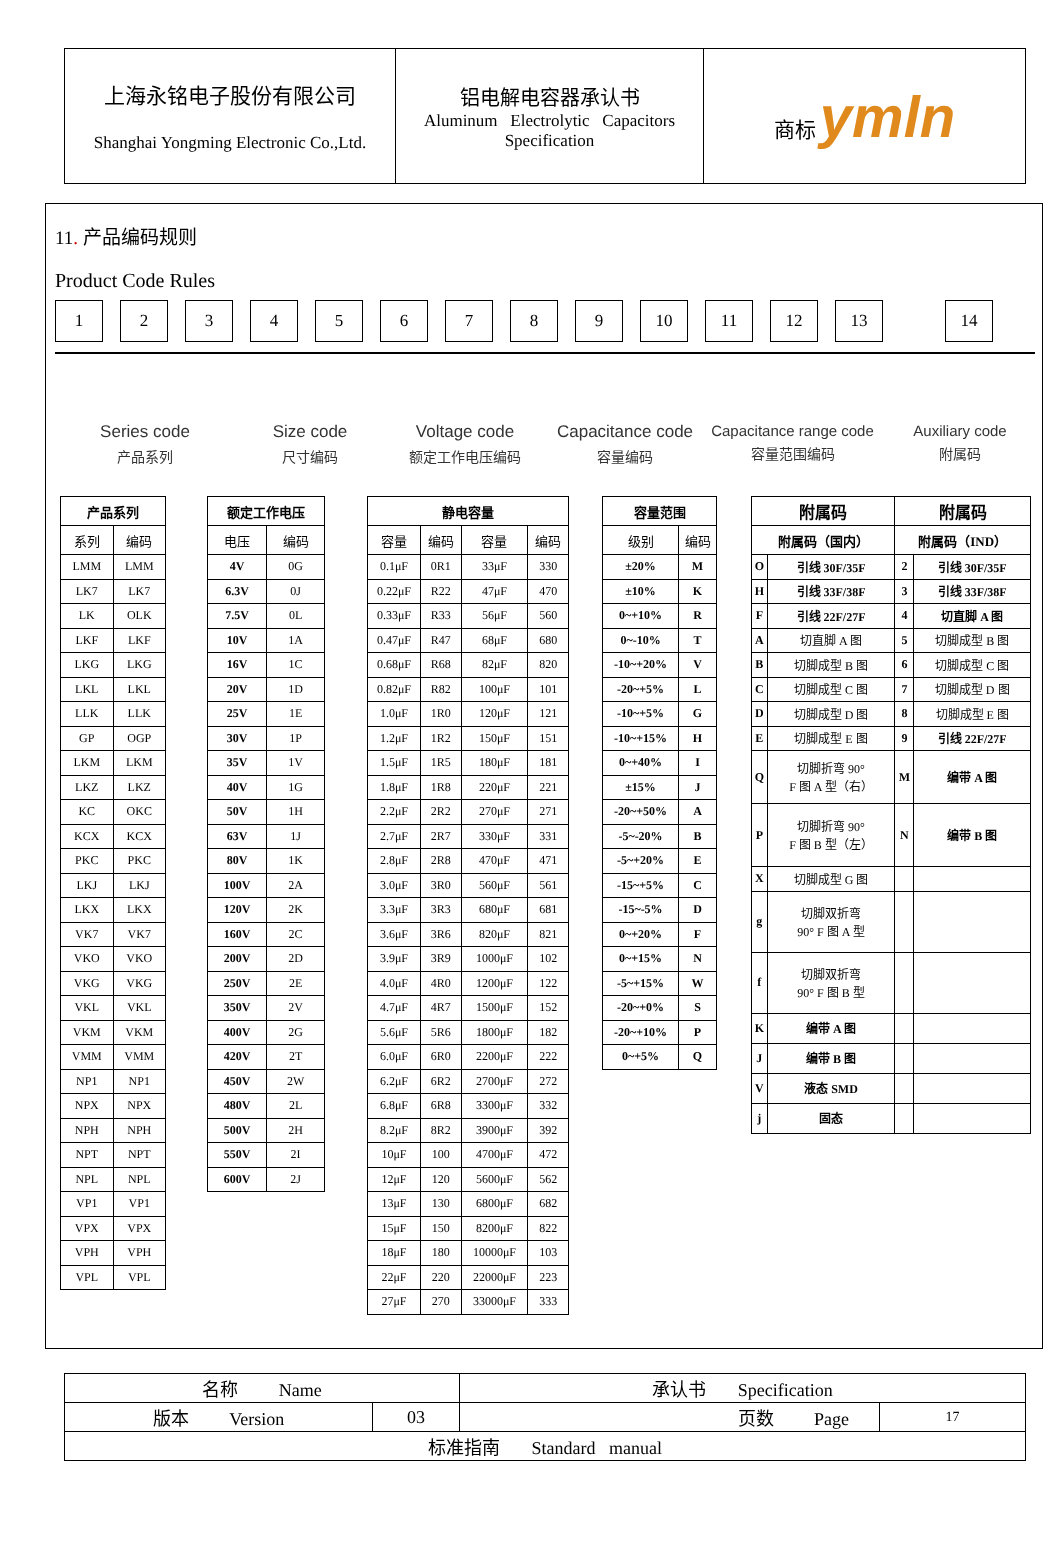| 上海永铭电子股份有限公司 Shanghai Yongming Electronic Co.,Ltd. | 铝电解电容器承认书 Aluminum Electrolytic Capacitors Specification | 商标 ymln |
11. 产品编码规则
Product Code Rules
1 2 3 4 5 6 7 8 9 10 11 12 13 14
Series code
产品系列
Size code
尺寸编码
Voltage code
额定工作电压编码
Capacitance code
容量编码
Capacitance range code
容量范围编码
Auxiliary code
附属码
| 产品系列 | |
| --- | --- |
| 系列 | 编码 |
| LMM | LMM |
| LK7 | LK7 |
| LK | OLK |
| LKF | LKF |
| LKG | LKG |
| LKL | LKL |
| LLK | LLK |
| GP | OGP |
| LKM | LKM |
| LKZ | LKZ |
| KC | OKC |
| KCX | KCX |
| PKC | PKC |
| LKJ | LKJ |
| LKX | LKX |
| VK7 | VK7 |
| VKO | VKO |
| VKG | VKG |
| VKL | VKL |
| VKM | VKM |
| VMM | VMM |
| NP1 | NP1 |
| NPX | NPX |
| NPH | NPH |
| NPT | NPT |
| NPL | NPL |
| VP1 | VP1 |
| VPX | VPX |
| VPH | VPH |
| VPL | VPL |
| 额定工作电压 | |
| --- | --- |
| 电压 | 编码 |
| 4V | 0G |
| 6.3V | 0J |
| 7.5V | 0L |
| 10V | 1A |
| 16V | 1C |
| 20V | 1D |
| 25V | 1E |
| 30V | 1P |
| 35V | 1V |
| 40V | 1G |
| 50V | 1H |
| 63V | 1J |
| 80V | 1K |
| 100V | 2A |
| 120V | 2K |
| 160V | 2C |
| 200V | 2D |
| 250V | 2E |
| 350V | 2V |
| 400V | 2G |
| 420V | 2T |
| 450V | 2W |
| 480V | 2L |
| 500V | 2H |
| 550V | 2I |
| 600V | 2J |
| 静电容量 | | | |
| --- | --- | --- | --- |
| 容量 | 编码 | 容量 | 编码 |
| 0.1μF | 0R1 | 33μF | 330 |
| 0.22μF | R22 | 47μF | 470 |
| 0.33μF | R33 | 56μF | 560 |
| 0.47μF | R47 | 68μF | 680 |
| 0.68μF | R68 | 82μF | 820 |
| 0.82μF | R82 | 100μF | 101 |
| 1.0μF | 1R0 | 120μF | 121 |
| 1.2μF | 1R2 | 150μF | 151 |
| 1.5μF | 1R5 | 180μF | 181 |
| 1.8μF | 1R8 | 220μF | 221 |
| 2.2μF | 2R2 | 270μF | 271 |
| 2.7μF | 2R7 | 330μF | 331 |
| 2.8μF | 2R8 | 470μF | 471 |
| 3.0μF | 3R0 | 560μF | 561 |
| 3.3μF | 3R3 | 680μF | 681 |
| 3.6μF | 3R6 | 820μF | 821 |
| 3.9μF | 3R9 | 1000μF | 102 |
| 4.0μF | 4R0 | 1200μF | 122 |
| 4.7μF | 4R7 | 1500μF | 152 |
| 5.6μF | 5R6 | 1800μF | 182 |
| 6.0μF | 6R0 | 2200μF | 222 |
| 6.2μF | 6R2 | 2700μF | 272 |
| 6.8μF | 6R8 | 3300μF | 332 |
| 8.2μF | 8R2 | 3900μF | 392 |
| 10μF | 100 | 4700μF | 472 |
| 12μF | 120 | 5600μF | 562 |
| 13μF | 130 | 6800μF | 682 |
| 15μF | 150 | 8200μF | 822 |
| 18μF | 180 | 10000μF | 103 |
| 22μF | 220 | 22000μF | 223 |
| 27μF | 270 | 33000μF | 333 |
| 容量范围 | |
| --- | --- |
| 级别 | 编码 |
| ±20% | M |
| ±10% | K |
| 0~+10% | R |
| 0~-10% | T |
| -10~+20% | V |
| -20~+5% | L |
| -10~+5% | G |
| -10~+15% | H |
| 0~+40% | I |
| ±15% | J |
| -20~+50% | A |
| -5~-20% | B |
| -5~+20% | E |
| -15~+5% | C |
| -15~-5% | D |
| 0~+20% | F |
| 0~+15% | N |
| -5~+15% | W |
| -20~+0% | S |
| -20~+10% | P |
| 0~+5% | Q |
| 附属码 | | 附属码 | |
| --- | --- | --- | --- |
| 附属码（国内） | | 附属码（IND） | |
| O | 引线 30F/35F | 2 | 引线 30F/35F |
| H | 引线 33F/38F | 3 | 引线 33F/38F |
| F | 引线 22F/27F | 4 | 切直脚 A 图 |
| A | 切直脚 A 图 | 5 | 切脚成型 B 图 |
| B | 切脚成型 B 图 | 6 | 切脚成型 C 图 |
| C | 切脚成型 C 图 | 7 | 切脚成型 D 图 |
| D | 切脚成型 D 图 | 8 | 切脚成型 E 图 |
| E | 切脚成型 E 图 | 9 | 引线 22F/27F |
| Q | 切脚折弯 90° F 图 A 型（右） | M | 编带 A 图 |
| P | 切脚折弯 90° F 图 B 型（左） | N | 编带 B 图 |
| X | 切脚成型 G 图 | | |
| g | 切脚双折弯 90° F 图 A 型 | | |
| f | 切脚双折弯 90° F 图 B 型 | | |
| K | 编带 A 图 | | |
| J | 编带 B 图 | | |
| V | 液态 SMD | | |
| j | 固态 | | |
| 名称 Name | | 承认书 Specification | |
| 版本 Version | 03 | 页数 Page | 17 |
| 标准指南 Standard manual | | | |